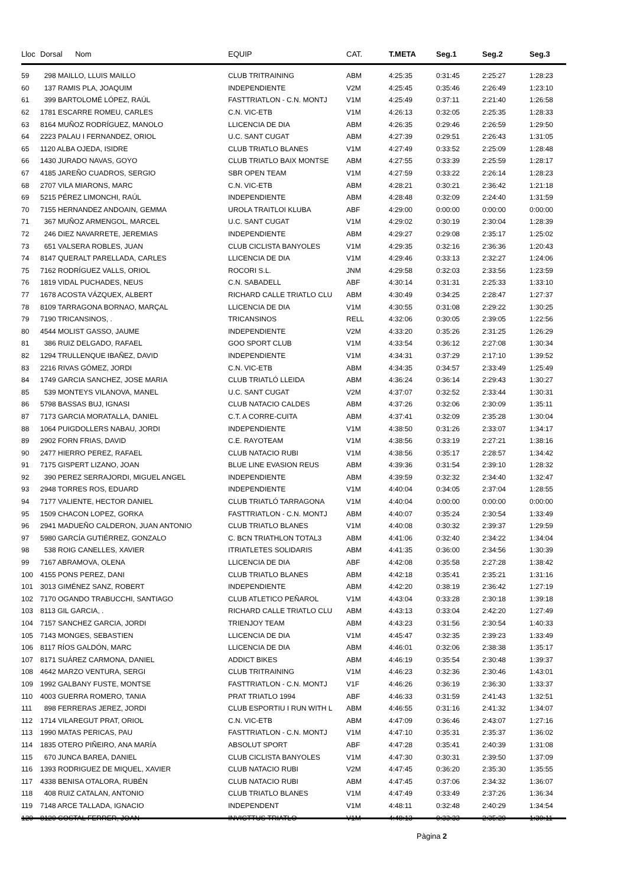| Lloc | Dorsal Nom | EQUIP | CAT. | T.META | Seg.1 | Seg.2 | Seg.3 |
| --- | --- | --- | --- | --- | --- | --- | --- |
| 59 | 298 MAILLO, LLUIS MAILLO | CLUB TRITRAINING | ABM | 4:25:35 | 0:31:45 | 2:25:27 | 1:28:23 |
| 60 | 137 RAMIS PLA, JOAQUIM | INDEPENDIENTE | V2M | 4:25:45 | 0:35:46 | 2:26:49 | 1:23:10 |
| 61 | 399 BARTOLOMÉ LÓPEZ, RAÚL | FASTTRIATLON - C.N. MONTJ | V1M | 4:25:49 | 0:37:11 | 2:21:40 | 1:26:58 |
| 62 | 1781 ESCARRE ROMEU, CARLES | C.N. VIC-ETB | V1M | 4:26:13 | 0:32:05 | 2:25:35 | 1:28:33 |
| 63 | 8164 MUÑOZ RODRÍGUEZ, MANOLO | LLICENCIA DE DIA | ABM | 4:26:35 | 0:29:46 | 2:26:59 | 1:29:50 |
| 64 | 2223 PALAU I FERNANDEZ, ORIOL | U.C. SANT CUGAT | ABM | 4:27:39 | 0:29:51 | 2:26:43 | 1:31:05 |
| 65 | 1120 ALBA OJEDA, ISIDRE | CLUB TRIATLO BLANES | V1M | 4:27:49 | 0:33:52 | 2:25:09 | 1:28:48 |
| 66 | 1430 JURADO NAVAS, GOYO | CLUB TRIATLO BAIX MONTSE | ABM | 4:27:55 | 0:33:39 | 2:25:59 | 1:28:17 |
| 67 | 4185 JAREÑO CUADROS, SERGIO | SBR OPEN TEAM | V1M | 4:27:59 | 0:33:22 | 2:26:14 | 1:28:23 |
| 68 | 2707 VILA MIARONS, MARC | C.N. VIC-ETB | ABM | 4:28:21 | 0:30:21 | 2:36:42 | 1:21:18 |
| 69 | 5215 PÉREZ LIMONCHI, RAÚL | INDEPENDIENTE | ABM | 4:28:48 | 0:32:09 | 2:24:40 | 1:31:59 |
| 70 | 7155 HERNANDEZ ANDOAIN, GEMMA | UROLA TRAITLOI KLUBA | ABF | 4:29:00 | 0:00:00 | 0:00:00 | 0:00:00 |
| 71 | 367 MUÑOZ ARMENGOL, MARCEL | U.C. SANT CUGAT | V1M | 4:29:02 | 0:30:19 | 2:30:04 | 1:28:39 |
| 72 | 246 DIEZ NAVARRETE, JEREMIAS | INDEPENDIENTE | ABM | 4:29:27 | 0:29:08 | 2:35:17 | 1:25:02 |
| 73 | 651 VALSERA ROBLES, JUAN | CLUB CICLISTA BANYOLES | V1M | 4:29:35 | 0:32:16 | 2:36:36 | 1:20:43 |
| 74 | 8147 QUERALT PARELLADA, CARLES | LLICENCIA DE DIA | V1M | 4:29:46 | 0:33:13 | 2:32:27 | 1:24:06 |
| 75 | 7162 RODRÍGUEZ VALLS, ORIOL | ROCORI S.L. | JNM | 4:29:58 | 0:32:03 | 2:33:56 | 1:23:59 |
| 76 | 1819 VIDAL PUCHADES, NEUS | C.N. SABADELL | ABF | 4:30:14 | 0:31:31 | 2:25:33 | 1:33:10 |
| 77 | 1678 ACOSTA VÁZQUEX, ALBERT | RICHARD CALLE TRIATLO CLU | ABM | 4:30:49 | 0:34:25 | 2:28:47 | 1:27:37 |
| 78 | 8109 TARRAGONA BORNAO, MARÇAL | LLICENCIA DE DIA | V1M | 4:30:55 | 0:31:08 | 2:29:22 | 1:30:25 |
| 79 | 7190 TRICANSINOS, . | TRICANSINOS | RELL | 4:32:06 | 0:30:05 | 2:39:05 | 1:22:56 |
| 80 | 4544 MOLIST GASSO, JAUME | INDEPENDIENTE | V2M | 4:33:20 | 0:35:26 | 2:31:25 | 1:26:29 |
| 81 | 386 RUIZ DELGADO, RAFAEL | GOO SPORT CLUB | V1M | 4:33:54 | 0:36:12 | 2:27:08 | 1:30:34 |
| 82 | 1294 TRULLENQUE IBAÑEZ, DAVID | INDEPENDIENTE | V1M | 4:34:31 | 0:37:29 | 2:17:10 | 1:39:52 |
| 83 | 2216 RIVAS GÓMEZ, JORDI | C.N. VIC-ETB | ABM | 4:34:35 | 0:34:57 | 2:33:49 | 1:25:49 |
| 84 | 1749 GARCIA SANCHEZ, JOSE MARIA | CLUB TRIATLÓ LLEIDA | ABM | 4:36:24 | 0:36:14 | 2:29:43 | 1:30:27 |
| 85 | 539 MONTEYS VILANOVA, MANEL | U.C. SANT CUGAT | V2M | 4:37:07 | 0:32:52 | 2:33:44 | 1:30:31 |
| 86 | 5798 BASSAS BUJ, IGNASI | CLUB NATACIO CALDES | ABM | 4:37:26 | 0:32:06 | 2:30:09 | 1:35:11 |
| 87 | 7173 GARCIA MORATALLA, DANIEL | C.T. A CORRE-CUITA | ABM | 4:37:41 | 0:32:09 | 2:35:28 | 1:30:04 |
| 88 | 1064 PUIGDOLLERS NABAU, JORDI | INDEPENDIENTE | V1M | 4:38:50 | 0:31:26 | 2:33:07 | 1:34:17 |
| 89 | 2902 FORN FRIAS, DAVID | C.E. RAYOTEAM | V1M | 4:38:56 | 0:33:19 | 2:27:21 | 1:38:16 |
| 90 | 2477 HIERRO PEREZ, RAFAEL | CLUB NATACIO RUBI | V1M | 4:38:56 | 0:35:17 | 2:28:57 | 1:34:42 |
| 91 | 7175 GISPERT LIZANO, JOAN | BLUE LINE EVASION REUS | ABM | 4:39:36 | 0:31:54 | 2:39:10 | 1:28:32 |
| 92 | 390 PEREZ SERRAJORDI, MIGUEL ANGEL | INDEPENDIENTE | ABM | 4:39:59 | 0:32:32 | 2:34:40 | 1:32:47 |
| 93 | 2948 TORRES ROS, EDUARD | INDEPENDIENTE | V1M | 4:40:04 | 0:34:05 | 2:37:04 | 1:28:55 |
| 94 | 7177 VALIENTE, HECTOR DANIEL | CLUB TRIATLÓ TARRAGONA | V1M | 4:40:04 | 0:00:00 | 0:00:00 | 0:00:00 |
| 95 | 1509 CHACON LOPEZ, GORKA | FASTTRIATLON - C.N. MONTJ | ABM | 4:40:07 | 0:35:24 | 2:30:54 | 1:33:49 |
| 96 | 2941 MADUEÑO CALDERON, JUAN ANTONIO | CLUB TRIATLO BLANES | V1M | 4:40:08 | 0:30:32 | 2:39:37 | 1:29:59 |
| 97 | 5980 GARCÍA GUTIÉRREZ, GONZALO | C. BCN TRIATHLON TOTAL3 | ABM | 4:41:06 | 0:32:40 | 2:34:22 | 1:34:04 |
| 98 | 538 ROIG CANELLES, XAVIER | ITRIATLETES SOLIDARIS | ABM | 4:41:35 | 0:36:00 | 2:34:56 | 1:30:39 |
| 99 | 7167 ABRAMOVA, OLENA | LLICENCIA DE DIA | ABF | 4:42:08 | 0:35:58 | 2:27:28 | 1:38:42 |
| 100 | 4155 PONS PEREZ, DANI | CLUB TRIATLO BLANES | ABM | 4:42:18 | 0:35:41 | 2:35:21 | 1:31:16 |
| 101 | 3013 GIMÉNEZ SANZ, ROBERT | INDEPENDIENTE | ABM | 4:42:20 | 0:38:19 | 2:36:42 | 1:27:19 |
| 102 | 7170 OGANDO TRABUCCHI, SANTIAGO | CLUB ATLETICO PEÑAROL | V1M | 4:43:04 | 0:33:28 | 2:30:18 | 1:39:18 |
| 103 | 8113 GIL GARCIA, . | RICHARD CALLE TRIATLO CLU | ABM | 4:43:13 | 0:33:04 | 2:42:20 | 1:27:49 |
| 104 | 7157 SANCHEZ GARCIA, JORDI | TRIENJOY TEAM | ABM | 4:43:23 | 0:31:56 | 2:30:54 | 1:40:33 |
| 105 | 7143 MONGES, SEBASTIEN | LLICENCIA DE DIA | V1M | 4:45:47 | 0:32:35 | 2:39:23 | 1:33:49 |
| 106 | 8117 RÍOS GALDÓN, MARC | LLICENCIA DE DIA | ABM | 4:46:01 | 0:32:06 | 2:38:38 | 1:35:17 |
| 107 | 8171 SUÁREZ CARMONA, DANIEL | ADDICT BIKES | ABM | 4:46:19 | 0:35:54 | 2:30:48 | 1:39:37 |
| 108 | 4642 MARZO VENTURA, SERGI | CLUB TRITRAINING | V1M | 4:46:23 | 0:32:36 | 2:30:46 | 1:43:01 |
| 109 | 1992 GALBANY FUSTE, MONTSE | FASTTRIATLON - C.N. MONTJ | V1F | 4:46:26 | 0:36:19 | 2:36:30 | 1:33:37 |
| 110 | 4003 GUERRA ROMERO, TANIA | PRAT TRIATLO 1994 | ABF | 4:46:33 | 0:31:59 | 2:41:43 | 1:32:51 |
| 111 | 898 FERRERAS JEREZ, JORDI | CLUB ESPORTIU I RUN WITH L | ABM | 4:46:55 | 0:31:16 | 2:41:32 | 1:34:07 |
| 112 | 1714 VILAREGUT PRAT, ORIOL | C.N. VIC-ETB | ABM | 4:47:09 | 0:36:46 | 2:43:07 | 1:27:16 |
| 113 | 1990 MATAS PERICAS, PAU | FASTTRIATLON - C.N. MONTJ | V1M | 4:47:10 | 0:35:31 | 2:35:37 | 1:36:02 |
| 114 | 1835 OTERO PIÑEIRO, ANA MARÍA | ABSOLUT SPORT | ABF | 4:47:28 | 0:35:41 | 2:40:39 | 1:31:08 |
| 115 | 670 JUNCA BAREA, DANIEL | CLUB CICLISTA BANYOLES | V1M | 4:47:30 | 0:30:31 | 2:39:50 | 1:37:09 |
| 116 | 1393 RODRIGUEZ DE MIQUEL, XAVIER | CLUB NATACIO RUBI | V2M | 4:47:45 | 0:36:20 | 2:35:30 | 1:35:55 |
| 117 | 4338 BENISA OTALORA, RUBÉN | CLUB NATACIO RUBI | ABM | 4:47:45 | 0:37:06 | 2:34:32 | 1:36:07 |
| 118 | 408 RUIZ CATALAN, ANTONIO | CLUB TRIATLO BLANES | V1M | 4:47:49 | 0:33:49 | 2:37:26 | 1:36:34 |
| 119 | 7148 ARCE TALLADA, IGNACIO | INDEPENDENT | V1M | 4:48:11 | 0:32:48 | 2:40:29 | 1:34:54 |
| 120 | 8120 COSTAL FERRER, JOAN | INVICTTUS TRIATLO | V1M | 4:48:13 | 0:33:33 | 2:35:29 | 1:39:11 |
Pàgina 2